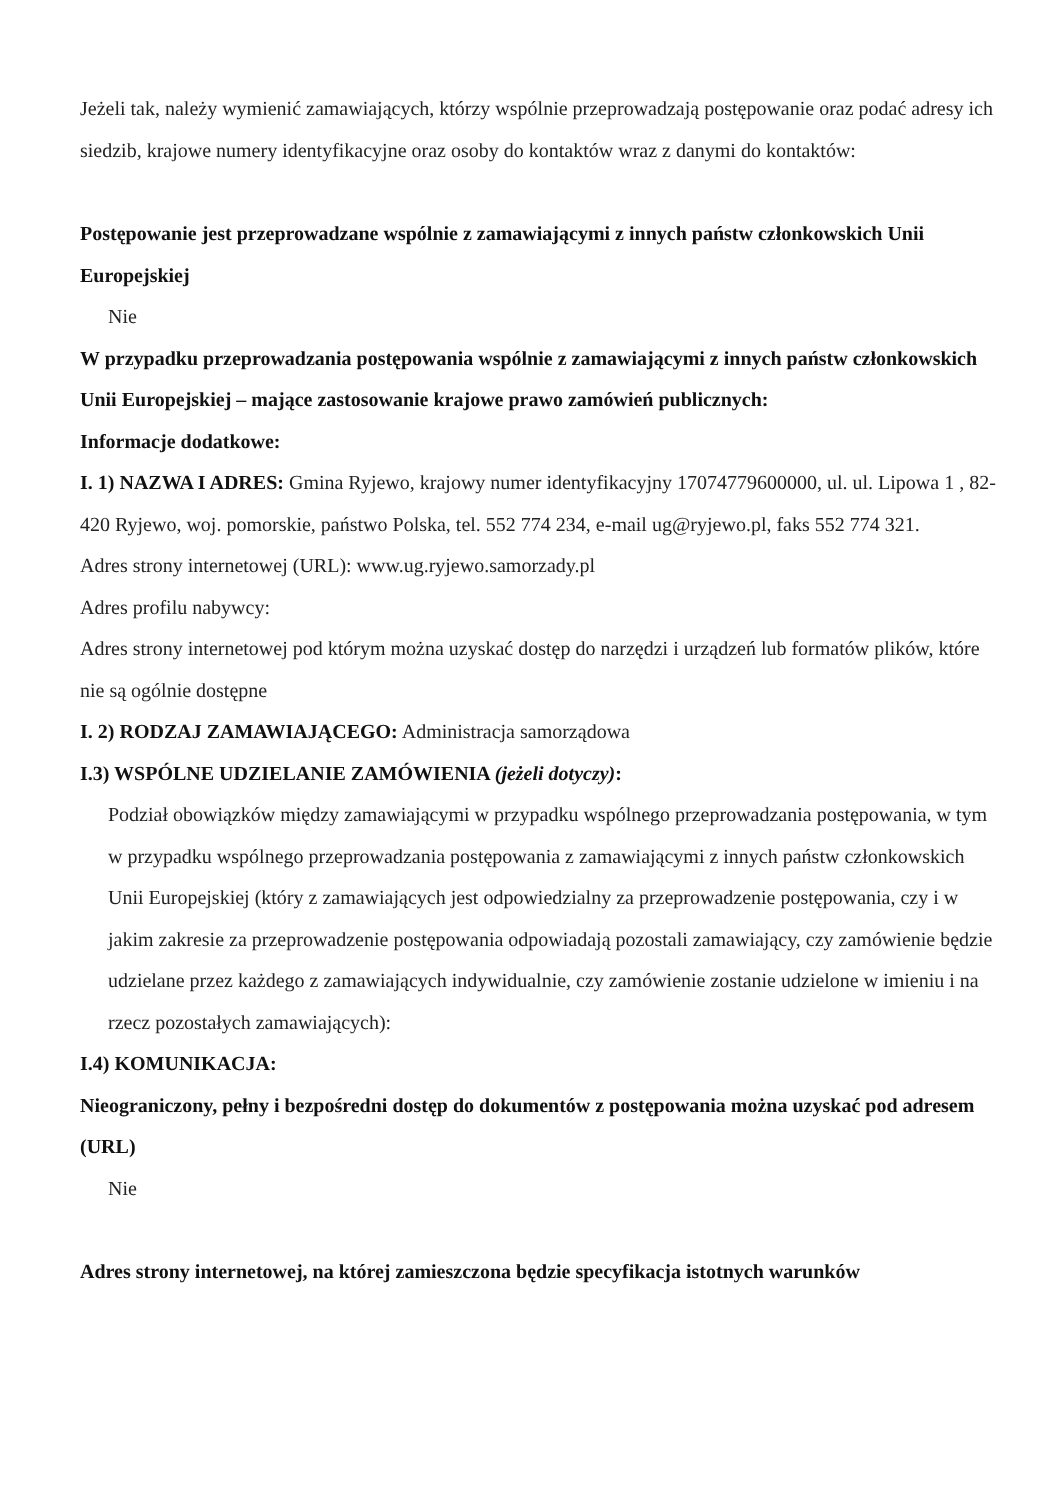Jeżeli tak, należy wymienić zamawiających, którzy wspólnie przeprowadzają postępowanie oraz podać adresy ich siedzib, krajowe numery identyfikacyjne oraz osoby do kontaktów wraz z danymi do kontaktów:
Postępowanie jest przeprowadzane wspólnie z zamawiającymi z innych państw członkowskich Unii Europejskiej
Nie
W przypadku przeprowadzania postępowania wspólnie z zamawiającymi z innych państw członkowskich Unii Europejskiej – mające zastosowanie krajowe prawo zamówień publicznych:
Informacje dodatkowe:
I. 1) NAZWA I ADRES: Gmina Ryjewo, krajowy numer identyfikacyjny 17074779600000, ul. ul. Lipowa 1 , 82-420 Ryjewo, woj. pomorskie, państwo Polska, tel. 552 774 234, e-mail ug@ryjewo.pl, faks 552 774 321.
Adres strony internetowej (URL): www.ug.ryjewo.samorzady.pl
Adres profilu nabywcy:
Adres strony internetowej pod którym można uzyskać dostęp do narzędzi i urządzeń lub formatów plików, które nie są ogólnie dostępne
I. 2) RODZAJ ZAMAWIAJĄCEGO: Administracja samorządowa
I.3) WSPÓLNE UDZIELANIE ZAMÓWIENIA (jeżeli dotyczy):
Podział obowiązków między zamawiającymi w przypadku wspólnego przeprowadzania postępowania, w tym w przypadku wspólnego przeprowadzania postępowania z zamawiającymi z innych państw członkowskich Unii Europejskiej (który z zamawiających jest odpowiedzialny za przeprowadzenie postępowania, czy i w jakim zakresie za przeprowadzenie postępowania odpowiadają pozostali zamawiający, czy zamówienie będzie udzielane przez każdego z zamawiających indywidualnie, czy zamówienie zostanie udzielone w imieniu i na rzecz pozostałych zamawiających):
I.4) KOMUNIKACJA:
Nieograniczony, pełny i bezpośredni dostęp do dokumentów z postępowania można uzyskać pod adresem (URL)
Nie
Adres strony internetowej, na której zamieszczona będzie specyfikacja istotnych warunków